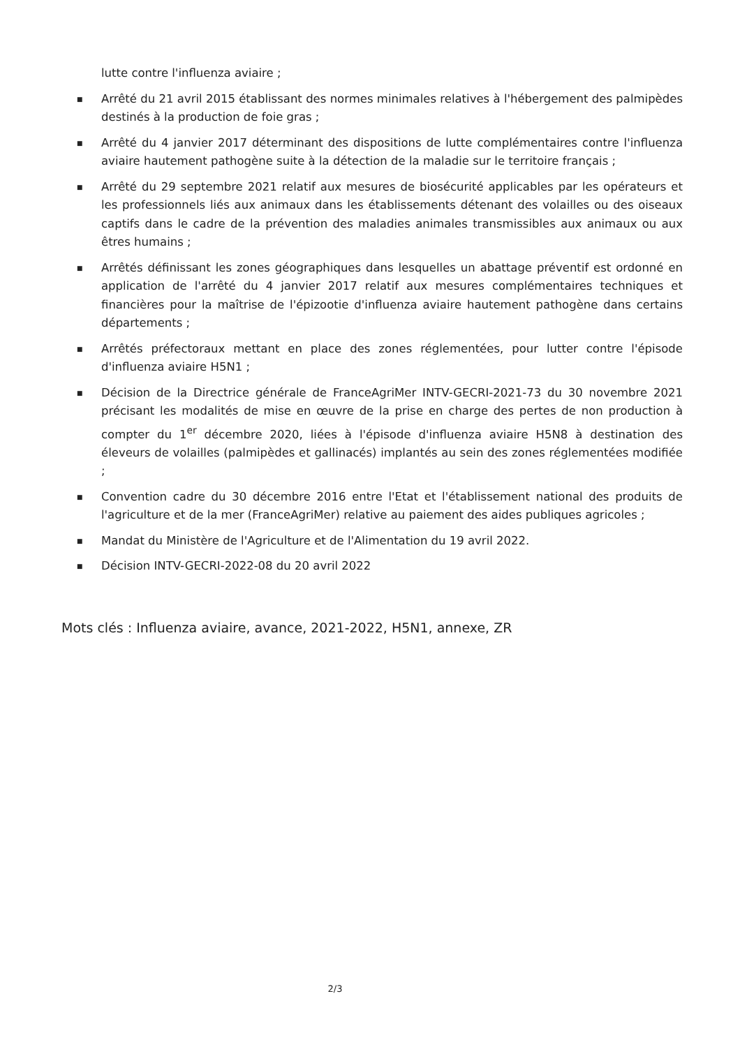lutte contre l'influenza aviaire ;
■ Arrêté du 21 avril 2015 établissant des normes minimales relatives à l'hébergement des palmipèdes destinés à la production de foie gras ;
■ Arrêté du 4 janvier 2017 déterminant des dispositions de lutte complémentaires contre l'influenza aviaire hautement pathogène suite à la détection de la maladie sur le territoire français ;
■ Arrêté du 29 septembre 2021 relatif aux mesures de biosécurité applicables par les opérateurs et les professionnels liés aux animaux dans les établissements détenant des volailles ou des oiseaux captifs dans le cadre de la prévention des maladies animales transmissibles aux animaux ou aux êtres humains ;
■ Arrêtés définissant les zones géographiques dans lesquelles un abattage préventif est ordonné en application de l'arrêté du 4 janvier 2017 relatif aux mesures complémentaires techniques et financières pour la maîtrise de l'épizootie d'influenza aviaire hautement pathogène dans certains départements ;
■ Arrêtés préfectoraux mettant en place des zones réglementées, pour lutter contre l'épisode d'influenza aviaire H5N1 ;
■ Décision de la Directrice générale de FranceAgriMer INTV-GECRI-2021-73 du 30 novembre 2021 précisant les modalités de mise en œuvre de la prise en charge des pertes de non production à compter du 1<sup>er</sup> décembre 2020, liées à l'épisode d'influenza aviaire H5N8 à destination des éleveurs de volailles (palmipèdes et gallinacés) implantés au sein des zones réglementées modifiée ;
■ Convention cadre du 30 décembre 2016 entre l'Etat et l'établissement national des produits de l'agriculture et de la mer (FranceAgriMer) relative au paiement des aides publiques agricoles ;
■ Mandat du Ministère de l'Agriculture et de l'Alimentation du 19 avril 2022.
■ Décision INTV-GECRI-2022-08 du 20 avril 2022
Mots clés : Influenza aviaire, avance, 2021-2022, H5N1, annexe, ZR
2/3